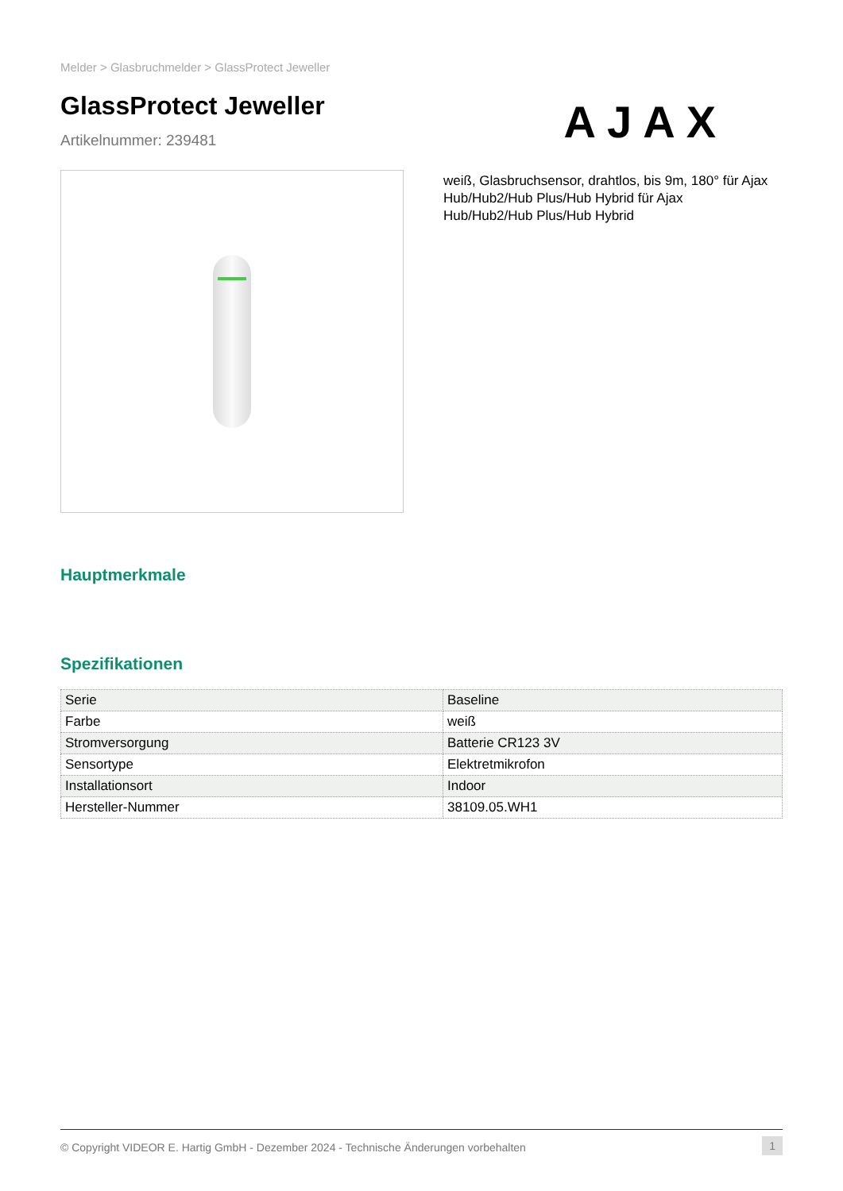Melder > Glasbruchmelder > GlassProtect Jeweller
GlassProtect Jeweller
Artikelnummer: 239481
AJAX
weiß, Glasbruchsensor, drahtlos, bis 9m, 180° für Ajax Hub/Hub2/Hub Plus/Hub Hybrid für Ajax Hub/Hub2/Hub Plus/Hub Hybrid
Hauptmerkmale
Spezifikationen
| Serie | Baseline |
| Farbe | weiß |
| Stromversorgung | Batterie CR123 3V |
| Sensortype | Elektretmikrofon |
| Installationsort | Indoor |
| Hersteller-Nummer | 38109.05.WH1 |
© Copyright VIDEOR E. Hartig GmbH - Dezember 2024 - Technische Änderungen vorbehalten 1